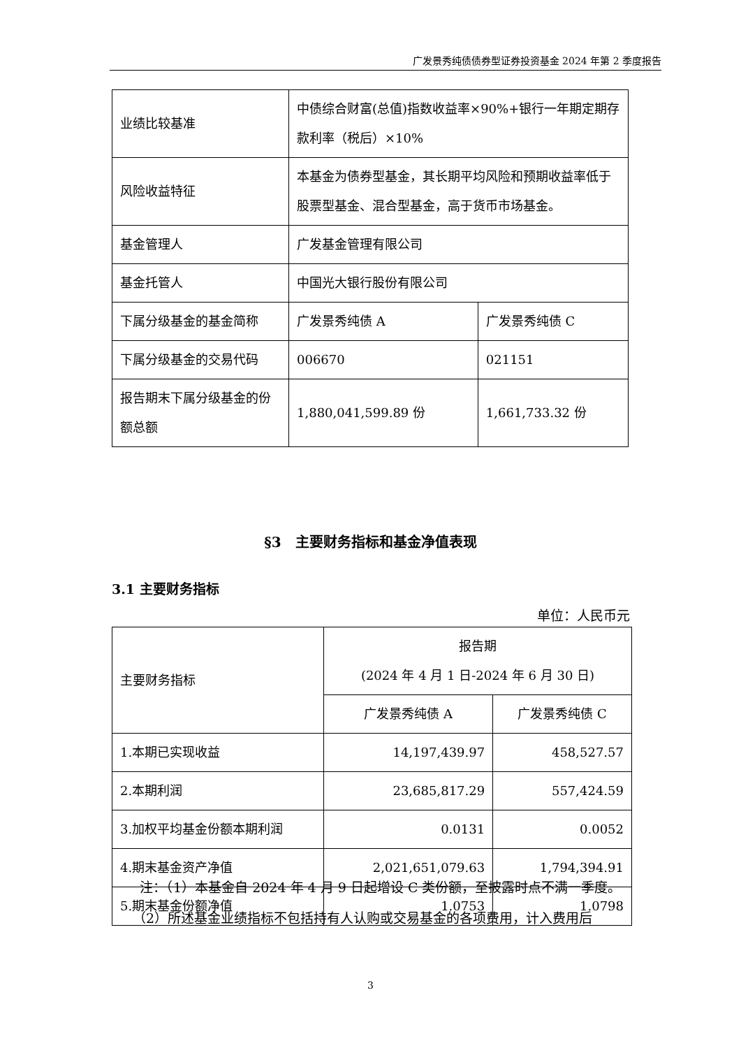广发景秀纯债债券型证券投资基金 2024 年第 2 季度报告
| 业绩比较基准 | 中债综合财富(总值)指数收益率×90%+银行一年期定期存款利率（税后）×10% | |
| 风险收益特征 | 本基金为债券型基金，其长期平均风险和预期收益率低于股票型基金、混合型基金，高于货币市场基金。 | |
| 基金管理人 | 广发基金管理有限公司 | |
| 基金托管人 | 中国光大银行股份有限公司 | |
| 下属分级基金的基金简称 | 广发景秀纯债 A | 广发景秀纯债 C |
| 下属分级基金的交易代码 | 006670 | 021151 |
| 报告期末下属分级基金的份额总额 | 1,880,041,599.89 份 | 1,661,733.32 份 |
§3　主要财务指标和基金净值表现
3.1 主要财务指标
单位：人民币元
| 主要财务指标 | 报告期 (2024 年 4 月 1 日-2024 年 6 月 30 日) | |
| --- | --- | --- |
| | 广发景秀纯债 A | 广发景秀纯债 C |
| 1.本期已实现收益 | 14,197,439.97 | 458,527.57 |
| 2.本期利润 | 23,685,817.29 | 557,424.59 |
| 3.加权平均基金份额本期利润 | 0.0131 | 0.0052 |
| 4.期末基金资产净值 | 2,021,651,079.63 | 1,794,394.91 |
| 5.期末基金份额净值 | 1.0753 | 1.0798 |
注：（1）本基金自 2024 年 4 月 9 日起增设 C 类份额，至披露时点不满一季度。
（2）所述基金业绩指标不包括持有人认购或交易基金的各项费用，计入费用后
3